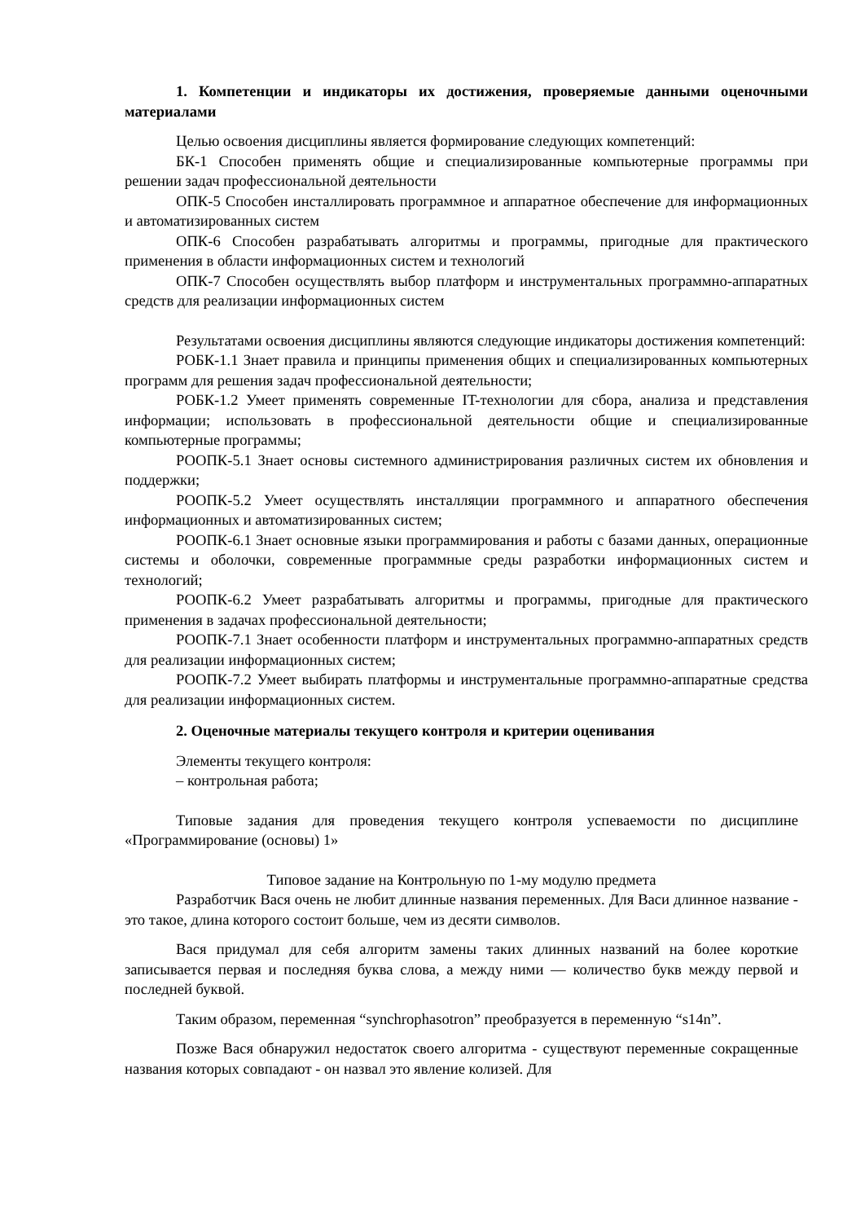1. Компетенции и индикаторы их достижения, проверяемые данными оценочными материалами
Целью освоения дисциплины является формирование следующих компетенций:
БК-1 Способен применять общие и специализированные компьютерные программы при решении задач профессиональной деятельности
ОПК-5 Способен инсталлировать программное и аппаратное обеспечение для информационных и автоматизированных систем
ОПК-6 Способен разрабатывать алгоритмы и программы, пригодные для практического применения в области информационных систем и технологий
ОПК-7 Способен осуществлять выбор платформ и инструментальных программно-аппаратных средств для реализации информационных систем
Результатами освоения дисциплины являются следующие индикаторы достижения компетенций:
РОБК-1.1 Знает правила и принципы применения общих и специализированных компьютерных программ для решения задач профессиональной деятельности;
РОБК-1.2 Умеет применять современные IT-технологии для сбора, анализа и представления информации; использовать в профессиональной деятельности общие и специализированные компьютерные программы;
РООПК-5.1 Знает основы системного администрирования различных систем их обновления и поддержки;
РООПК-5.2 Умеет осуществлять инсталляции программного и аппаратного обеспечения информационных и автоматизированных систем;
РООПК-6.1 Знает основные языки программирования и работы с базами данных, операционные системы и оболочки, современные программные среды разработки информационных систем и технологий;
РООПК-6.2 Умеет разрабатывать алгоритмы и программы, пригодные для практического применения в задачах профессиональной деятельности;
РООПК-7.1 Знает особенности платформ и инструментальных программно-аппаратных средств для реализации информационных систем;
РООПК-7.2 Умеет выбирать платформы и инструментальные программно-аппаратные средства для реализации информационных систем.
2. Оценочные материалы текущего контроля и критерии оценивания
Элементы текущего контроля:
– контрольная работа;
Типовые задания для проведения текущего контроля успеваемости по дисциплине «Программирование (основы) 1»
Типовое задание на Контрольную по 1-му модулю предмета
Разработчик Вася очень не любит длинные названия переменных. Для Васи длинное название - это такое, длина которого состоит больше, чем из десяти символов.
Вася придумал для себя алгоритм замены таких длинных названий на более короткие записывается первая и последняя буква слова, а между ними — количество букв между первой и последней буквой.
Таким образом, переменная “synchrophasotron” преобразуется в переменную “s14n”.
Позже Вася обнаружил недостаток своего алгоритма - существуют переменные сокращенные названия которых совпадают - он назвал это явление колизей. Для